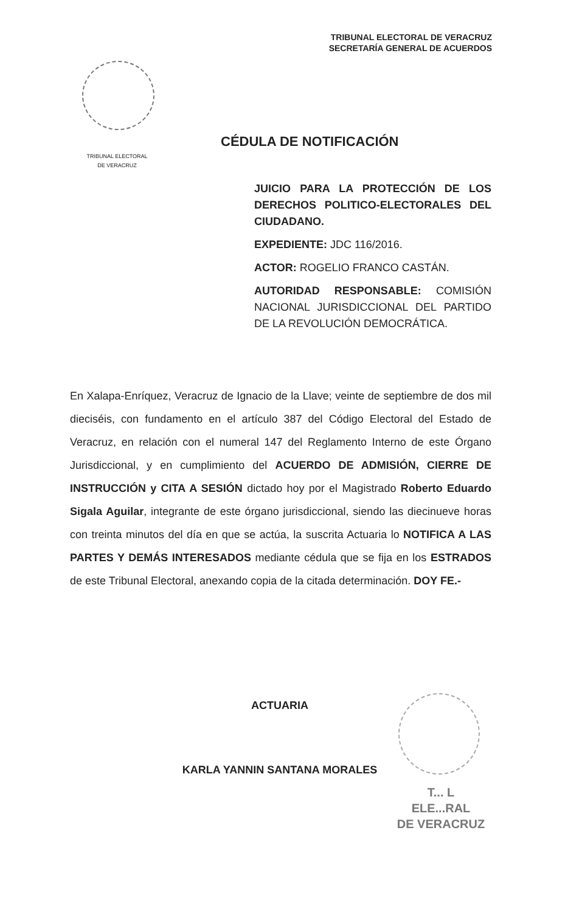TRIBUNAL ELECTORAL DE VERACRUZ
SECRETARÍA GENERAL DE ACUERDOS
TRIBUNAL ELECTORAL
DE VERACRUZ
CÉDULA DE NOTIFICACIÓN
JUICIO PARA LA PROTECCIÓN DE LOS DERECHOS POLITICO-ELECTORALES DEL CIUDADANO.
EXPEDIENTE: JDC 116/2016.
ACTOR: ROGELIO FRANCO CASTÁN.
AUTORIDAD RESPONSABLE: COMISIÓN NACIONAL JURISDICCIONAL DEL PARTIDO DE LA REVOLUCIÓN DEMOCRÁTICA.
En Xalapa-Enríquez, Veracruz de Ignacio de la Llave; veinte de septiembre de dos mil dieciséis, con fundamento en el artículo 387 del Código Electoral del Estado de Veracruz, en relación con el numeral 147 del Reglamento Interno de este Órgano Jurisdiccional, y en cumplimiento del ACUERDO DE ADMISIÓN, CIERRE DE INSTRUCCIÓN y CITA A SESIÓN dictado hoy por el Magistrado Roberto Eduardo Sigala Aguilar, integrante de este órgano jurisdiccional, siendo las diecinueve horas con treinta minutos del día en que se actúa, la suscrita Actuaria lo NOTIFICA A LAS PARTES Y DEMÁS INTERESADOS mediante cédula que se fija en los ESTRADOS de este Tribunal Electoral, anexando copia de la citada determinación. DOY FE.-
ACTUARIA
KARLA YANNIN SANTANA MORALES
T... L
ELE...RAL
DE VERACRUZ